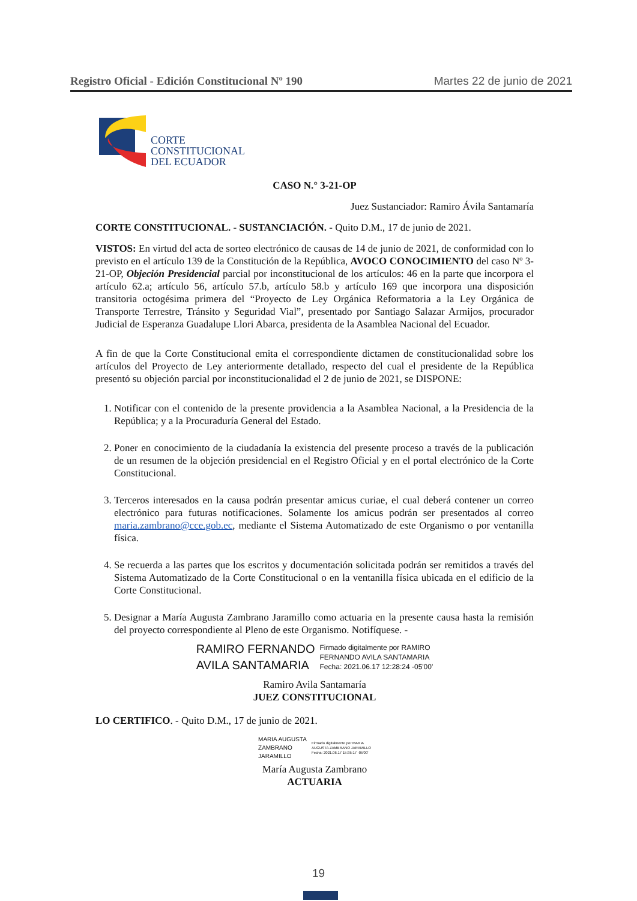Registro Oficial - Edición Constitucional Nº 190 Martes 22 de junio de 2021
CORTE
CONSTITUCIONAL
DEL ECUADOR
CASO N.° 3-21-OP
Juez Sustanciador: Ramiro Ávila Santamaría
CORTE CONSTITUCIONAL. - SUSTANCIACIÓN. - Quito D.M., 17 de junio de 2021.
VISTOS: En virtud del acta de sorteo electrónico de causas de 14 de junio de 2021, de conformidad con lo previsto en el artículo 139 de la Constitución de la República, AVOCO CONOCIMIENTO del caso Nº 3-21-OP, Objeción Presidencial parcial por inconstitucional de los artículos: 46 en la parte que incorpora el artículo 62.a; artículo 56, artículo 57.b, artículo 58.b y artículo 169 que incorpora una disposición transitoria octogésima primera del “Proyecto de Ley Orgánica Reformatoria a la Ley Orgánica de Transporte Terrestre, Tránsito y Seguridad Vial”, presentado por Santiago Salazar Armijos, procurador Judicial de Esperanza Guadalupe Llori Abarca, presidenta de la Asamblea Nacional del Ecuador.
A fin de que la Corte Constitucional emita el correspondiente dictamen de constitucionalidad sobre los artículos del Proyecto de Ley anteriormente detallado, respecto del cual el presidente de la República presentó su objeción parcial por inconstitucionalidad el 2 de junio de 2021, se DISPONE:
1. Notificar con el contenido de la presente providencia a la Asamblea Nacional, a la Presidencia de la República; y a la Procuraduría General del Estado.
2. Poner en conocimiento de la ciudadanía la existencia del presente proceso a través de la publicación de un resumen de la objeción presidencial en el Registro Oficial y en el portal electrónico de la Corte Constitucional.
3. Terceros interesados en la causa podrán presentar amicus curiae, el cual deberá contener un correo electrónico para futuras notificaciones. Solamente los amicus podrán ser presentados al correo maria.zambrano@cce.gob.ec, mediante el Sistema Automatizado de este Organismo o por ventanilla física.
4. Se recuerda a las partes que los escritos y documentación solicitada podrán ser remitidos a través del Sistema Automatizado de la Corte Constitucional o en la ventanilla física ubicada en el edificio de la Corte Constitucional.
5. Designar a María Augusta Zambrano Jaramillo como actuaria en la presente causa hasta la remisión del proyecto correspondiente al Pleno de este Organismo. Notifíquese. -
RAMIRO FERNANDO
AVILA SANTAMARIA
Firmado digitalmente por RAMIRO
FERNANDO AVILA SANTAMARIA
Fecha: 2021.06.17 12:28:24 -05'00'
Ramiro Avila Santamaría
JUEZ CONSTITUCIONAL
LO CERTIFICO. - Quito D.M., 17 de junio de 2021.
MARIA AUGUSTA
ZAMBRANO
JARAMILLO
Firmado digitalmente por MARIA
AUGUSTA ZAMBRANO JARAMILLO
Fecha: 2021.06.17 15:35:17 -05'00'
María Augusta Zambrano
ACTUARIA
19